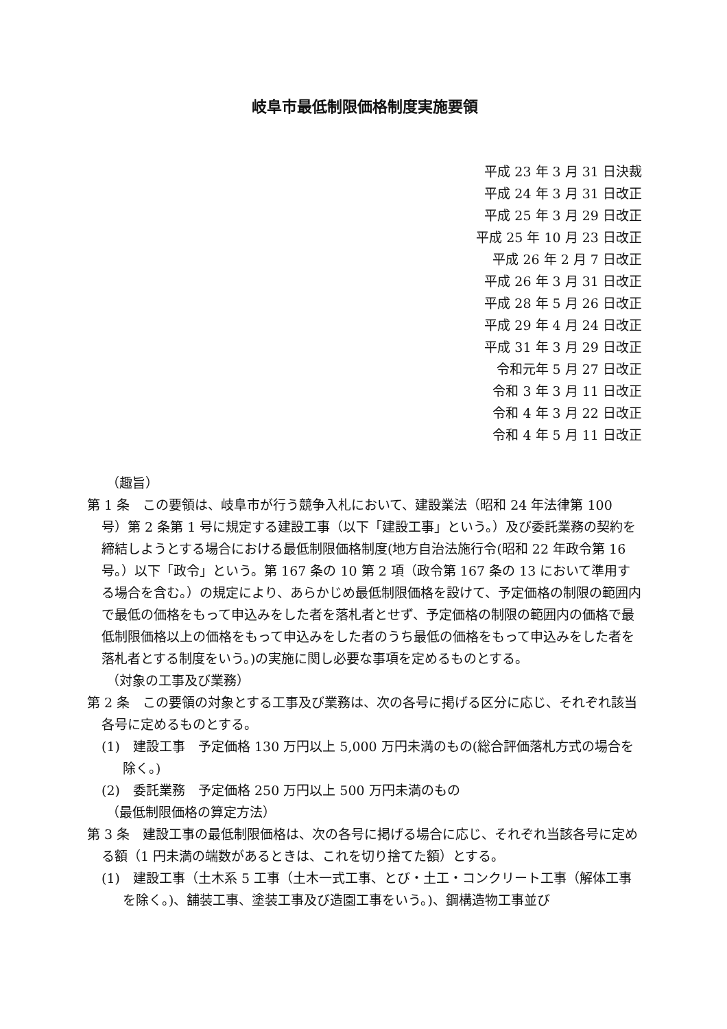岐阜市最低制限価格制度実施要領
平成 23 年 3 月 31 日決裁
平成 24 年 3 月 31 日改正
平成 25 年 3 月 29 日改正
平成 25 年 10 月 23 日改正
平成 26 年 2 月 7 日改正
平成 26 年 3 月 31 日改正
平成 28 年 5 月 26 日改正
平成 29 年 4 月 24 日改正
平成 31 年 3 月 29 日改正
令和元年 5 月 27 日改正
令和 3 年 3 月 11 日改正
令和 4 年 3 月 22 日改正
令和 4 年 5 月 11 日改正
（趣旨）
第 1 条　この要領は、岐阜市が行う競争入札において、建設業法（昭和 24 年法律第 100 号）第 2 条第 1 号に規定する建設工事（以下「建設工事」という。）及び委託業務の契約を締結しようとする場合における最低制限価格制度(地方自治法施行令(昭和 22 年政令第 16 号。）以下「政令」という。第 167 条の 10 第 2 項（政令第 167 条の 13 において準用する場合を含む。）の規定により、あらかじめ最低制限価格を設けて、予定価格の制限の範囲内で最低の価格をもって申込みをした者を落札者とせず、予定価格の制限の範囲内の価格で最低制限価格以上の価格をもって申込みをした者のうち最低の価格をもって申込みをした者を落札者とする制度をいう。)の実施に関し必要な事項を定めるものとする。
（対象の工事及び業務）
第 2 条　この要領の対象とする工事及び業務は、次の各号に掲げる区分に応じ、それぞれ該当各号に定めるものとする。
(1)　建設工事　予定価格 130 万円以上 5,000 万円未満のもの(総合評価落札方式の場合を除く。)
(2)　委託業務　予定価格 250 万円以上 500 万円未満のもの
（最低制限価格の算定方法）
第 3 条　建設工事の最低制限価格は、次の各号に掲げる場合に応じ、それぞれ当該各号に定める額（1 円未満の端数があるときは、これを切り捨てた額）とする。
(1)　建設工事（土木系 5 工事（土木一式工事、とび・土工・コンクリート工事（解体工事を除く。)、舗装工事、塗装工事及び造園工事をいう。)、鋼構造物工事並び